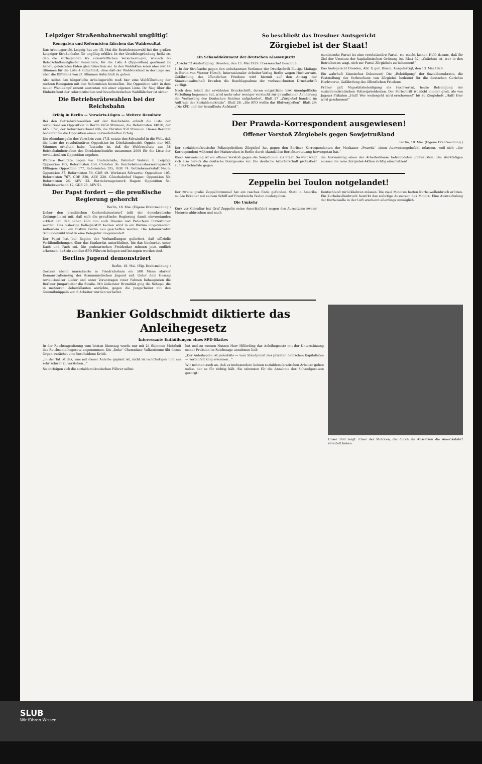Leipziger Straßenbahnerwahl ungültig!
Renegaten und Reformisten fälschen das Wahlresultat
Das Arbeitsgericht Leipzig hat am 15. Mai die Betriebsratswahl bei der großen Leipziger Straßenbahn für ungültig erklärt. In der Urteilsbegründung heißt es, daß die vorliegenden 65 eidesstattlichen Versicherungen, wonach 65 Belegschaftsmitglieder versichern, für die Liste 4 (Opposition) gestimmt zu haben, geleisteten Eiden gleichzusetzen sei. In den Wahlakten seien aber nur 44 Stimmen für die Liste 4 aufgeführt, ohne daß der Wahlvorstand in der Lage sei, über die Differenz von 21 Stimmen Aufschluß zu geben.
Also selbst das bürgerliche Arbeitsgericht muß hier eine Wahlfälschung der rechten Renegaten mit den Reformisten feststellen. Die Opposition wird in dem neuen Wahlkampf erneut austreten mit einer eigenen Liste. Ihr Sieg über die Einheitsfront der reformistischen und brandleristischen Wahlfälscher ist sicher.
Die Betriebsrätewahlen bei der Reichsbahn
Erfolg in Berlin — Vorwärts-Lügen — Weitere Resultate
Bei den Betriebsrätewahlen auf der Reichsbahn erhielt die Liste der revolutionären Opposition in Berlin 4454 Stimmen, die Reformisten 14010, der AEV 3598, der Industrieverband 496, die Christen 958 Stimmen. Dieses Resultat bedeutet für die Opposition einen unzweifelhaften Erfolg.
Die Abendausgabe des Vorwärts vom 17.5. setzte den Schwindel in die Welt, daß die Liste der revolutionären Opposition im Direktionsbezirk Oppeln nur 963 Stimmen erhalten habe. Tatsache ist, daß die Wahlresultate aus 38 Reichsbahnbetrieben des Direktionsbezirks zusammen 2009 für die Liste der revolutionären Opposition ergeben.
Weitere Resultate liegen vor: Umladehalle, Bahnhof Wahren b. Leipzig: Opposition 187, Reformisten 150, Christen 36. Reichsbahnausbesserungswerk Eßlingen: Opposition 177, Reformisten 335, GDE 74. Betriebswerkstatt Neuß: Opposition 37, Reformisten 50, GDE 49. Werkstatt Schwerte: Opposition 105, Reformisten 767, GDE 320, AEV 220. Güterbahnhof Hagen: Opposition 50, Reformisten 26, AEV 23. Betriebswagenwerk Hagen: Opposition 54, Einheitsverband 12, GDE 23, AEV 51.
Der Papst fordert — die preußische Regierung gehorcht
Berlin, 18. Mai. (Eigene Drahtmeldung.)
Ueber den preußischen Konkordatsentwurf teilt der demokratische Zeitungsdienst mit, daß sich die preußische Regierung damit einverstanden erklärt hat, daß neben Köln nun auch Breslau und Paderborn Erzbistümer werden. Das bisherige Kollegialstift Aachen wird in ein Bistum umgewandelt. Außerdem soll ein Bistum Berlin neu geschaffen werden. Die Administratur Schneidemühl wird in eine Delegatur umgewandelt.
Der Papst hat bei Beginn der Verhandlungen gefordert, daß offizielle Veröffentlichungen über das Konkordat unterbleiben, bis das Konkordat unter Dach und Fach sei. Die proletarischen Freidenker müssen jetzt endlich erkennen, daß sie von den SPD-Führern belogen und betrogen worden sind.
Berlins Jugend demonstriert
Berlin, 18. Mai. (Eig. Drahtmeldung.)
Gestern abend marschierte in Friedrichshain ein 500 Mann starker Demonstrationszug der Kommunistischen Jugend auf. Unter dem Gesang revolutionärer Lieder und unter Vorantragen roter Fahnen behaupteten die Berliner Jungarbeiter die Straße. Mit äußerster Brutalität ging die Schupo, die in mehreren Ueberfallautos anrückte, gegen die Jungarbeiter mit den Gummiknüppeln vor. 6 Arbeiter wurden verhaftet.
So beschließt das Dresdner Amtsgericht
Zörgiebel ist der Staat!
Ein Schanddokument der deutschen Klassenjustiz
„Abschrift! Ausfertigung. Dresden, den 13. Mai 1929. Pressesache! Beschluß
1. In der Strafsache gegen den unbekannten Verfasser der Druckschrift Blutige Maitage in Berlin von Werner Hirsch, Internationaler Arbeiter-Verlag Berlin wegen Hochverrats, Gefährdung des öffentlichen Friedens wird hiermit auf den Antrag der Staatsanwaltschaft Dresden die Beschlagnahme der vorbezeichneten Druckschrift verfügt.
Nach dem Inhalt der erwähnten Druckschrift, deren entgeltliche bzw. unentgeltliche Verteilung begonnen hat, wird mehr oder weniger versteckt zur gewaltsamen Aenderung der Verfassung des Deutschen Reiches aufgefordert. Blatt 27 „Zörgiebel handelt im Auftrage der Sozialdemokratie“. Blatt 28: „Die SPD wollte das Blutvergießen“. Blatt 29: „Die KPD und der bewaffnete Aufstand“.
munistische Partei ist eine revolutionäre Partei, sie macht keinen Hehl daraus, daß ihr Ziel der Umsturz der kapitalistischen Ordnung ist. Blatt 32: „Geächtet ist, wer in den Betrieben es wagt, sich zur Partei Zörgiebels zu bekennen!“
Das Amtsgericht Dresden, Abt. V, gez. Busch. Ausgefertigt, den 13. Mai 1929.
Ein wahrhaft klassisches Dokument! Die „Beleidigung“ der Sozialdemokratie, die Feststellung des Verbrechens von Zörgiebel bedeutet für die deutschen Gerichte Hochverrat, Gefährdung des öffentlichen Friedens.
Früher galt Majestätsbeleidigung als Hochverrat, heute Beleidigung der sozialdemokratischen Polizeipräsidenten. Der Fortschritt ist nicht minder groß, als von Jagows Plakaten „Halt! Wer weitergeht wird erschossen!“ bis zu Zörgiebels „Halt! Hier wird geschossen!“
Der Prawda-Korrespondent ausgewiesen!
Offener Vorstoß Zörgiebels gegen Sowjetrußland
Berlin, 18. Mai. (Eigene Drahtmeldung.)
Der sozialdemokratische Polizeipräsident Zörgiebel hat gegen den Berliner Korrespondenten der Moskauer „Prawda“ einen Ausweisungsbefehl erlassen, weil sich „der Korrespondent während der Maiunruhen in Berlin durch skandalöse Berichterstattung hervorgetan hat.“
Diese Ausweisung ist ein offener Vorstoß gegen die Sowjetunion als Staat. So weit wagt sich also bereits die deutsche Bourgeoisie vor. Die deutsche Arbeiterschaft protestiert auf das Schärfste gegen
die Ausweisung eines der Arbeiterklasse befreundeten Journalisten. Die Werktätigen müssen die neue Zörgiebel-Aktion richtig einschätzen!
Zeppelin bei Toulon notgelandet!
Der zweite große Zeppelinrummel hat ein rasches Ende gefunden. Statt in Amerika mußte Eckener mit seinem Schiff auf Frankreichs Boden niedergehen.
Die Umkehr
Kurz vor Gibraltar hat Graf Zeppelin seine Amerikafahrt wegen des Aussetzens zweier Motoren abbrechen und nach
Deutschland zurückkehren müssen. Die zwei Motoren hatten Kurbelwellenbruch erlitten. Ein Kurbelwellenbruch bewirkt das sofortige Aussetzen des Motors. Eine Auswechslung der Kurbelwelle in der Luft erscheint allerdings unmöglich.
Bankier Goldschmidt diktierte das Anleihegesetz
Interessante Enthüllungen eines SPD-Blattes
In der Reichstagssitzung vom letzten Dienstag wurde nur mit 24 Stimmen Mehrheit das Reichsanleihegesetz angenommen. Die „linke“ Chemnitzer Volksstimme übt dieses Organ zunächst eine bescheidene Kritik.
„In der Tat ist das, was mit dieser Anleihe geplant ist, nicht zu rechtfertigen und nur sehr schwer zu verstehen...“
So ohrfeigen sich die sozialdemokratischen Führer selbst.
bot und zu wessen Nutzen Herr Hilferding das Anleihegesetz mit der Unterstützung seiner Fraktion im Reichstage annehmen ließ:
„Der Anleiheplan ist jedenfalls — vom Standpunkt des privaten deutschen Kapitalisten — verteufelt klug ersonnen...“
Wir nehmen auch an, daß es insbesondere keinen sozialdemokratischen Arbeiter geben sollte, der es für richtig hält. Sie stimmten für die Annahme des Schandgesetzes gesorgt!
Unser Bild zeigt: Einer der Motoren, die durch ihr Aussetzen die Amerikafahrt vereitelt haben.
SLUB
Wir führen Wissen.